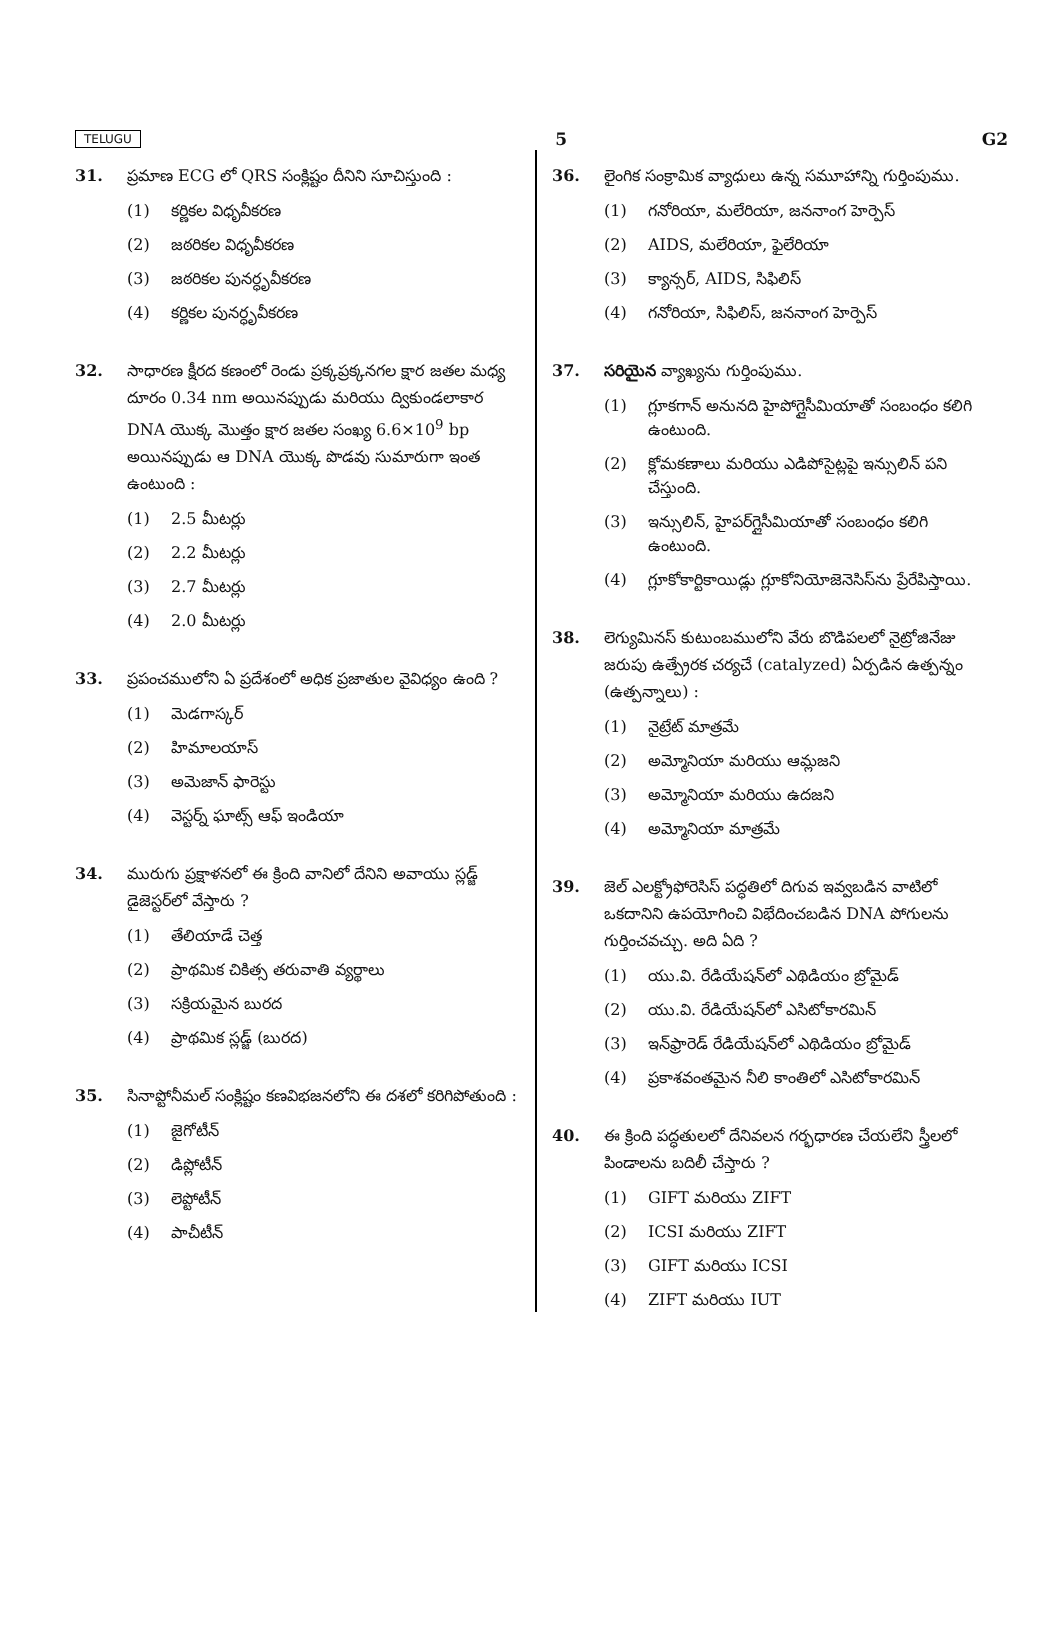TELUGU 5 G2
31. ప్రమాణ ECG లో QRS సంక్లిష్టం దీనిని సూచిస్తుంది :
(1) కర్ణికల విధృవీకరణ
(2) జఠరికల విధృవీకరణ
(3) జఠరికల పునర్ధృవీకరణ
(4) కర్ణికల పునర్ధృవీకరణ
32. సాధారణ క్షీరద కణంలో రెండు ప్రక్కప్రక్కనగల క్షార జతల మధ్య దూరం 0.34 nm అయినప్పుడు మరియు ద్వికుండలాకార DNA యొక్క మొత్తం క్షార జతల సంఖ్య 6.6×10<sup>9</sup> bp అయినప్పుడు ఆ DNA యొక్క పొడవు సుమారుగా ఇంత ఉంటుంది :
(1) 2.5 మీటర్లు
(2) 2.2 మీటర్లు
(3) 2.7 మీటర్లు
(4) 2.0 మీటర్లు
33. ప్రపంచములోని ఏ ప్రదేశంలో అధిక ప్రజాతుల వైవిధ్యం ఉంది ?
(1) మెడగాస్కర్
(2) హిమాలయాస్
(3) అమెజాన్ ఫారెస్టు
(4) వెస్టర్న్ ఘాట్స్ ఆఫ్ ఇండియా
34. మురుగు ప్రక్షాళనలో ఈ క్రింది వానిలో దేనిని అవాయు స్లడ్జ్ డైజెస్టర్‌లో వేస్తారు ?
(1) తేలియాడే చెత్త
(2) ప్రాథమిక చికిత్స తరువాతి వ్యర్థాలు
(3) సక్రియమైన బురద
(4) ప్రాథమిక స్లడ్జ్ (బురద)
35. సినాప్టోనీమల్ సంక్లిష్టం కణవిభజనలోని ఈ దశలో కరిగిపోతుంది :
(1) జైగోటీన్
(2) డిప్లోటీన్
(3) లెప్టోటీన్
(4) పాచీటీన్
36. లైంగిక సంక్రామిక వ్యాధులు ఉన్న సమూహాన్ని గుర్తింపుము.
(1) గనోరియా, మలేరియా, జననాంగ హెర్పెస్
(2) AIDS, మలేరియా, ఫైలేరియా
(3) క్యాన్సర్, AIDS, సిఫిలిస్
(4) గనోరియా, సిఫిలిస్, జననాంగ హెర్పెస్
37. సరియైన వ్యాఖ్యను గుర్తింపుము.
(1) గ్లూకగాన్ అనునది హైపోగ్లైసీమియాతో సంబంధం కలిగి ఉంటుంది.
(2) క్లోమకణాలు మరియు ఎడిపోసైట్లపై ఇన్సులిన్ పని చేస్తుంది.
(3) ఇన్సులిన్, హైపర్‌గ్లైసీమియాతో సంబంధం కలిగి ఉంటుంది.
(4) గ్లూకోకార్టికాయిడ్లు గ్లూకోనియోజెనెసిస్‌ను ప్రేరేపిస్తాయి.
38. లెగ్యుమినస్ కుటుంబములోని వేరు బొడిపలలో నైట్రోజినేజు జరుపు ఉత్ప్రేరక చర్యచే (catalyzed) ఏర్పడిన ఉత్పన్నం (ఉత్పన్నాలు) :
(1) నైట్రేట్ మాత్రమే
(2) అమ్మోనియా మరియు ఆమ్లజని
(3) అమ్మోనియా మరియు ఉదజని
(4) అమ్మోనియా మాత్రమే
39. జెల్ ఎలక్ట్రోఫోరెసిస్ పద్ధతిలో దిగువ ఇవ్వబడిన వాటిలో ఒకదానిని ఉపయోగించి విభేదించబడిన DNA పోగులను గుర్తించవచ్చు. అది ఏది ?
(1) యు.వి. రేడియేషన్‌లో ఎథిడియం బ్రోమైడ్
(2) యు.వి. రేడియేషన్‌లో ఎసిటోకారమిన్
(3) ఇన్‌ఫ్రారెడ్ రేడియేషన్‌లో ఎథిడియం బ్రోమైడ్
(4) ప్రకాశవంతమైన నీలి కాంతిలో ఎసిటోకారమిన్
40. ఈ క్రింది పద్ధతులలో దేనివలన గర్భధారణ చేయలేని స్త్రీలలో పిండాలను బదిలీ చేస్తారు ?
(1) GIFT మరియు ZIFT
(2) ICSI మరియు ZIFT
(3) GIFT మరియు ICSI
(4) ZIFT మరియు IUT